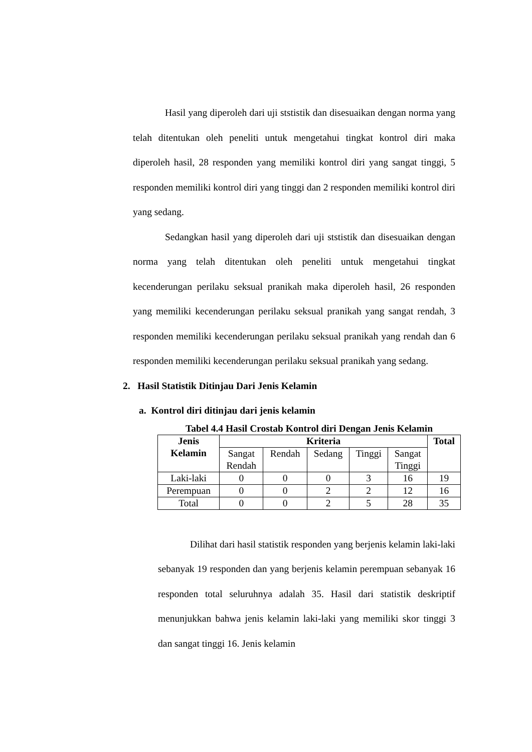Hasil yang diperoleh dari uji ststistik dan disesuaikan dengan norma yang telah ditentukan oleh peneliti untuk mengetahui tingkat kontrol diri maka diperoleh hasil, 28 responden yang memiliki kontrol diri yang sangat tinggi, 5 responden memiliki kontrol diri yang tinggi dan 2 responden memiliki kontrol diri yang sedang.
Sedangkan hasil yang diperoleh dari uji ststistik dan disesuaikan dengan norma yang telah ditentukan oleh peneliti untuk mengetahui tingkat kecenderungan perilaku seksual pranikah maka diperoleh hasil, 26 responden yang memiliki kecenderungan perilaku seksual pranikah yang sangat rendah, 3 responden memiliki kecenderungan perilaku seksual pranikah yang rendah dan 6 responden memiliki kecenderungan perilaku seksual pranikah yang sedang.
2. Hasil Statistik Ditinjau Dari Jenis Kelamin
a. Kontrol diri ditinjau dari jenis kelamin
Tabel 4.4 Hasil Crostab Kontrol diri Dengan Jenis Kelamin
| Jenis Kelamin | Kriteria | | | | | Total |
| --- | --- | --- | --- | --- | --- | --- |
| | Sangat Rendah | Rendah | Sedang | Tinggi | Sangat Tinggi | |
| Laki-laki | 0 | 0 | 0 | 3 | 16 | 19 |
| Perempuan | 0 | 0 | 2 | 2 | 12 | 16 |
| Total | 0 | 0 | 2 | 5 | 28 | 35 |
Dilihat dari hasil statistik responden yang berjenis kelamin laki-laki sebanyak 19 responden dan yang berjenis kelamin perempuan sebanyak 16 responden total seluruhnya adalah 35. Hasil dari statistik deskriptif menunjukkan bahwa jenis kelamin laki-laki yang memiliki skor tinggi 3 dan sangat tinggi 16. Jenis kelamin